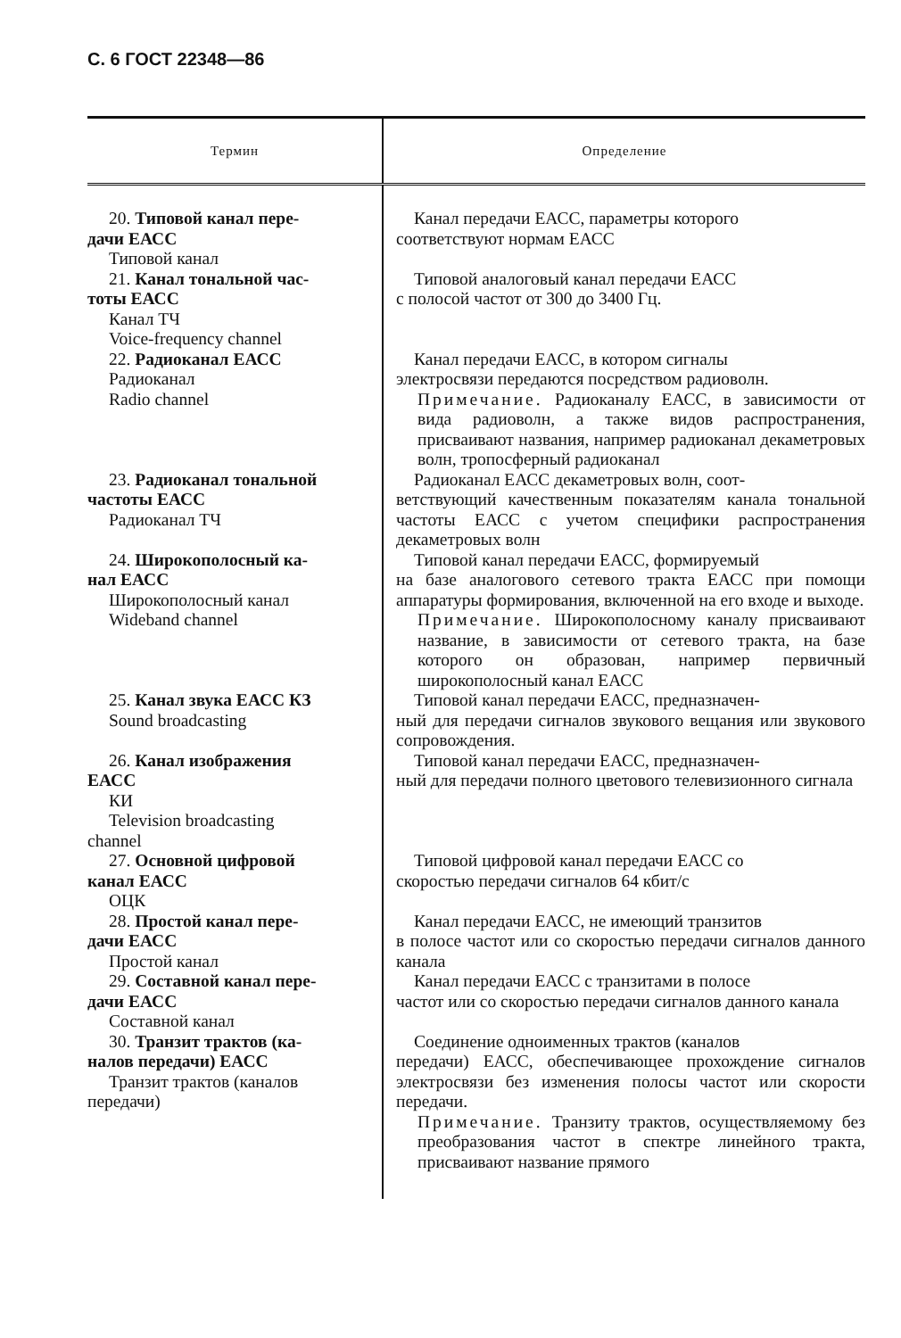С. 6 ГОСТ 22348—86
| Термин | Определение |
| --- | --- |
| 20. Типовой канал пере- дачи ЕАСС Типовой канал | Канал передачи ЕАСС, параметры которого соответствуют нормам ЕАСС |
| 21. Канал тональной час- тоты ЕАСС Канал ТЧ Voice-frequency channel | Типовой аналоговый канал передачи ЕАСС с полосой частот от 300 до 3400 Гц. |
| 22. Радиоканал ЕАСС Радиоканал Radio channel | Канал передачи ЕАСС, в котором сигналы электросвязи передаются посредством радиоволн. Примечание. Радиоканалу ЕАСС, в зависимости от вида радиоволн, а также видов распространения, присваивают названия, например радиоканал декаметровых волн, тропосферный радиоканал |
| 23. Радиоканал тональной частоты ЕАСС Радиоканал ТЧ | Радиоканал ЕАСС декаметровых волн, соот- ветствующий качественным показателям канала тональной частоты ЕАСС с учетом специфики распространения декаметровых волн |
| 24. Широкополосный ка- нал ЕАСС Широкополосный канал Wideband channel | Типовой канал передачи ЕАСС, формируемый на базе аналогового сетевого тракта ЕАСС при помощи аппаратуры формирования, включенной на его входе и выходе. Примечание. Широкополосному каналу присваивают название, в зависимости от сетевого тракта, на базе которого он образован, например первичный широкополосный канал ЕАСС |
| 25. Канал звука ЕАСС КЗ Sound broadcasting | Типовой канал передачи ЕАСС, предназначен- ный для передачи сигналов звукового вещания или звукового сопровождения. |
| 26. Канал изображения ЕАСС КИ Television broadcasting channel | Типовой канал передачи ЕАСС, предназначен- ный для передачи полного цветового телевизионного сигнала |
| 27. Основной цифровой канал ЕАСС ОЦК | Типовой цифровой канал передачи ЕАСС со скоростью передачи сигналов 64 кбит/с |
| 28. Простой канал пере- дачи ЕАСС Простой канал | Канал передачи ЕАСС, не имеющий транзитов в полосе частот или со скоростью передачи сигналов данного канала |
| 29. Составной канал пере- дачи ЕАСС Составной канал | Канал передачи ЕАСС с транзитами в полосе частот или со скоростью передачи сигналов данного канала |
| 30. Транзит трактов (ка- налов передачи) ЕАСС Транзит трактов (каналов передачи) | Соединение одноименных трактов (каналов передачи) ЕАСС, обеспечивающее прохождение сигналов электросвязи без изменения полосы частот или скорости передачи. Примечание. Транзиту трактов, осуществляемому без преобразования частот в спектре линейного тракта, присваивают название прямого |